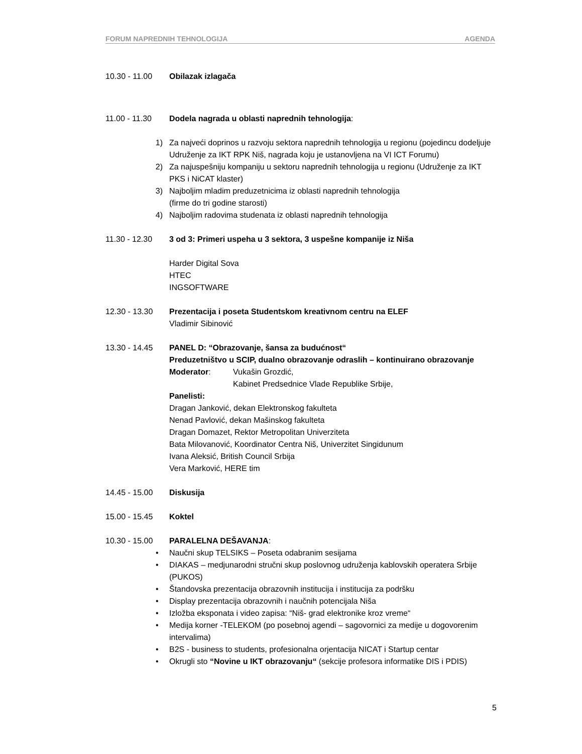FORUM NAPREDNIH TEHNOLOGIJA AGENDA
10.30 - 11.00 Obilazak izlagača
11.00 - 11.30 Dodela nagrada u oblasti naprednih tehnologija:
1) Za najveći doprinos u razvoju sektora naprednih tehnologija u regionu (pojedincu dodeljuje Udruženje za IKT RPK Niš, nagrada koju je ustanovljena na VI ICT Forumu)
2) Za najuspešniju kompaniju u sektoru naprednih tehnologija u regionu (Udruženje za IKT PKS i NiCAT klaster)
3) Najboljim mladim preduzetnicima iz oblasti naprednih tehnologija
(firme do tri godine starosti)
4) Najboljim radovima studenata iz oblasti naprednih tehnologija
11.30 - 12.30 3 od 3: Primeri uspeha u 3 sektora, 3 uspešne kompanije iz Niša
Harder Digital Sova
HTEC
INGSOFTWARE
12.30 - 13.30 Prezentacija i poseta Studentskom kreativnom centru na ELEF
Vladimir Sibinović
13.30 - 14.45 PANEL D: “Obrazovanje, šansa za budućnost“
Preduzetništvo u SCIP, dualno obrazovanje odraslih – kontinuirano obrazovanje
Moderator: Vukašin Grozdić,
Kabinet Predsednice Vlade Republike Srbije,
Panelisti:
Dragan Janković, dekan Elektronskog fakulteta
Nenad Pavlović, dekan Mašinskog fakulteta
Dragan Domazet, Rektor Metropolitan Univerziteta
Bata Milovanović, Koordinator Centra Niš, Univerzitet Singidunum
Ivana Aleksić, British Council Srbija
Vera Marković, HERE tim
14.45 - 15.00 Diskusija
15.00 - 15.45 Koktel
10.30 - 15.00 PARALELNA DEŠAVANJA:
• Naučni skup TELSIKS – Poseta odabranim sesijama
• DIAKAS – medjunarodni stručni skup poslovnog udruženja kablovskih operatera Srbije (PUKOS)
• Štandovska prezentacija obrazovnih institucija i institucija za podršku
• Display prezentacija obrazovnih i naučnih potencijala Niša
• Izložba eksponata i video zapisa: “Niš- grad elektronike kroz vreme“
• Medija korner -TELEKOM (po posebnoj agendi – sagovornici za medije u dogovorenim intervalima)
• B2S - business to students, profesionalna orjentacija NICAT i Startup centar
• Okrugli sto “Novine u IKT obrazovanju“ (sekcije profesora informatike DIS i PDIS)
5